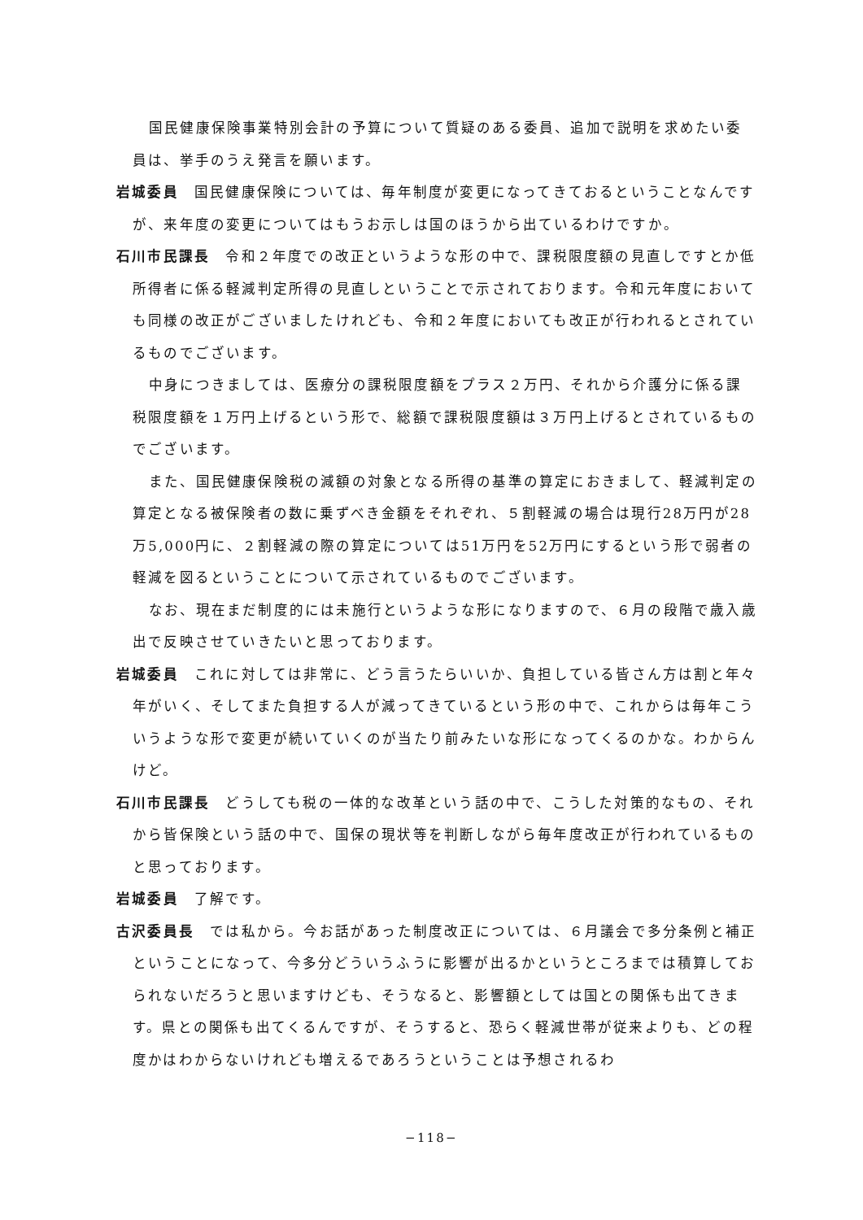国民健康保険事業特別会計の予算について質疑のある委員、追加で説明を求めたい委員は、挙手のうえ発言を願います。
岩城委員　国民健康保険については、毎年制度が変更になってきておるということなんですが、来年度の変更についてはもうお示しは国のほうから出ているわけですか。
石川市民課長　令和２年度での改正というような形の中で、課税限度額の見直しですとか低所得者に係る軽減判定所得の見直しということで示されております。令和元年度においても同様の改正がございましたけれども、令和２年度においても改正が行われるとされているものでございます。
中身につきましては、医療分の課税限度額をプラス２万円、それから介護分に係る課税限度額を１万円上げるという形で、総額で課税限度額は３万円上げるとされているものでございます。
また、国民健康保険税の減額の対象となる所得の基準の算定におきまして、軽減判定の算定となる被保険者の数に乗ずべき金額をそれぞれ、５割軽減の場合は現行28万円が28万5,000円に、２割軽減の際の算定については51万円を52万円にするという形で弱者の軽減を図るということについて示されているものでございます。
なお、現在まだ制度的には未施行というような形になりますので、６月の段階で歳入歳出で反映させていきたいと思っております。
岩城委員　これに対しては非常に、どう言うたらいいか、負担している皆さん方は割と年々年がいく、そしてまた負担する人が減ってきているという形の中で、これからは毎年こういうような形で変更が続いていくのが当たり前みたいな形になってくるのかな。わからんけど。
石川市民課長　どうしても税の一体的な改革という話の中で、こうした対策的なもの、それから皆保険という話の中で、国保の現状等を判断しながら毎年度改正が行われているものと思っております。
岩城委員　了解です。
古沢委員長　では私から。今お話があった制度改正については、６月議会で多分条例と補正ということになって、今多分どういうふうに影響が出るかというところまでは積算しておられないだろうと思いますけども、そうなると、影響額としては国との関係も出てきます。県との関係も出てくるんですが、そうすると、恐らく軽減世帯が従来よりも、どの程度かはわからないけれども増えるであろうということは予想されるわ
−118−